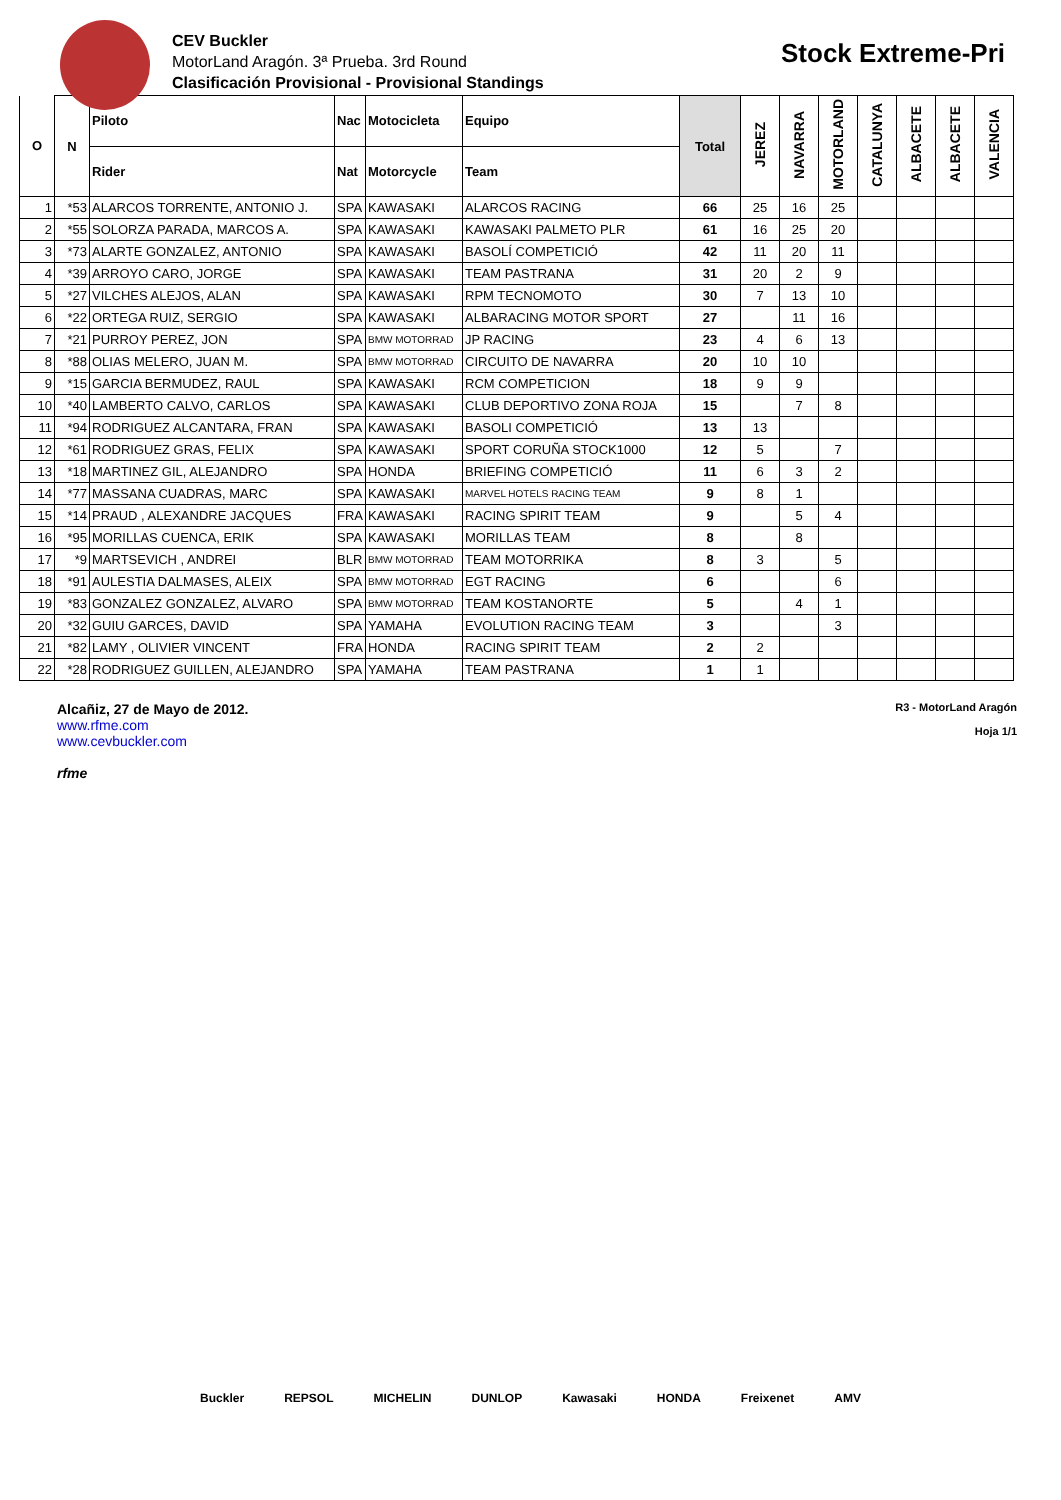CEV Buckler
MotorLand Aragón. 3ª Prueba. 3rd Round
Clasificación Provisional - Provisional Standings
Stock Extreme-Pri
| O | N | Piloto | Nac | Motocicleta | Equipo | Total | JEREZ | NAVARRA | MOTORLAND | CATALUNYA | ALBACETE | ALBACETE | VALENCIA |
| --- | --- | --- | --- | --- | --- | --- | --- | --- | --- | --- | --- | --- | --- |
| | | Rider | Nat | Motorcycle | Team | | | | | | | | |
| 1 | *53 | ALARCOS TORRENTE, ANTONIO J. | SPA | KAWASAKI | ALARCOS RACING | 66 | 25 | 16 | 25 | | | | |
| 2 | *55 | SOLORZA PARADA, MARCOS A. | SPA | KAWASAKI | KAWASAKI PALMETO PLR | 61 | 16 | 25 | 20 | | | | |
| 3 | *73 | ALARTE GONZALEZ, ANTONIO | SPA | KAWASAKI | BASOLÍ COMPETICIÓ | 42 | 11 | 20 | 11 | | | | |
| 4 | *39 | ARROYO CARO, JORGE | SPA | KAWASAKI | TEAM PASTRANA | 31 | 20 | 2 | 9 | | | | |
| 5 | *27 | VILCHES ALEJOS, ALAN | SPA | KAWASAKI | RPM TECNOMOTO | 30 | 7 | 13 | 10 | | | | |
| 6 | *22 | ORTEGA RUIZ, SERGIO | SPA | KAWASAKI | ALBARACING MOTOR SPORT | 27 | | 11 | 16 | | | | |
| 7 | *21 | PURROY PEREZ, JON | SPA | BMW MOTORRAD | JP RACING | 23 | 4 | 6 | 13 | | | | |
| 8 | *88 | OLIAS MELERO, JUAN M. | SPA | BMW MOTORRAD | CIRCUITO DE NAVARRA | 20 | 10 | 10 | | | | | |
| 9 | *15 | GARCIA BERMUDEZ, RAUL | SPA | KAWASAKI | RCM COMPETICION | 18 | 9 | 9 | | | | | |
| 10 | *40 | LAMBERTO CALVO, CARLOS | SPA | KAWASAKI | CLUB DEPORTIVO ZONA ROJA | 15 | | 7 | 8 | | | | |
| 11 | *94 | RODRIGUEZ ALCANTARA, FRAN | SPA | KAWASAKI | BASOLI COMPETICIÓ | 13 | 13 | | | | | | |
| 12 | *61 | RODRIGUEZ GRAS, FELIX | SPA | KAWASAKI | SPORT CORUÑA STOCK1000 | 12 | 5 | | 7 | | | | |
| 13 | *18 | MARTINEZ GIL, ALEJANDRO | SPA | HONDA | BRIEFING COMPETICIÓ | 11 | 6 | 3 | 2 | | | | |
| 14 | *77 | MASSANA CUADRAS, MARC | SPA | KAWASAKI | MARVEL HOTELS RACING TEAM | 9 | 8 | 1 | | | | | |
| 15 | *14 | PRAUD , ALEXANDRE JACQUES | FRA | KAWASAKI | RACING SPIRIT TEAM | 9 | | 5 | 4 | | | | |
| 16 | *95 | MORILLAS CUENCA, ERIK | SPA | KAWASAKI | MORILLAS TEAM | 8 | | 8 | | | | | |
| 17 | *9 | MARTSEVICH , ANDREI | BLR | BMW MOTORRAD | TEAM MOTORRIKA | 8 | 3 | | 5 | | | | |
| 18 | *91 | AULESTIA DALMASES, ALEIX | SPA | BMW MOTORRAD | EGT RACING | 6 | | | 6 | | | | |
| 19 | *83 | GONZALEZ GONZALEZ, ALVARO | SPA | BMW MOTORRAD | TEAM KOSTANORTE | 5 | | 4 | 1 | | | | |
| 20 | *32 | GUIU GARCES, DAVID | SPA | YAMAHA | EVOLUTION RACING TEAM | 3 | | | 3 | | | | |
| 21 | *82 | LAMY , OLIVIER VINCENT | FRA | HONDA | RACING SPIRIT TEAM | 2 | 2 | | | | | | |
| 22 | *28 | RODRIGUEZ GUILLEN, ALEJANDRO | SPA | YAMAHA | TEAM PASTRANA | 1 | 1 | | | | | | |
Alcañiz, 27 de Mayo de 2012.
www.rfme.com
www.cevbuckler.com
rfme
R3 - MotorLand Aragón
Hoja 1/1
Buckler REPSOL MICHELIN DUNLOP Kawasaki HONDA Freixenet AMV